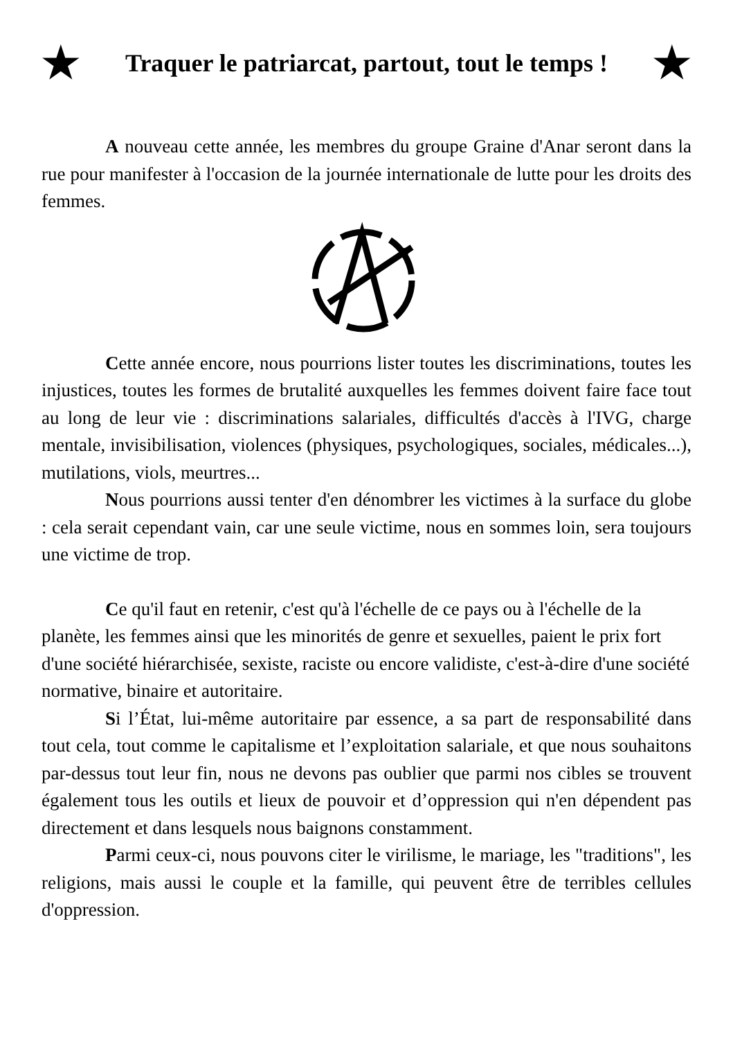★ Traquer le patriarcat, partout, tout le temps ! ★
A nouveau cette année, les membres du groupe Graine d'Anar seront dans la rue pour manifester à l'occasion de la journée internationale de lutte pour les droits des femmes.
Cette année encore, nous pourrions lister toutes les discriminations, toutes les injustices, toutes les formes de brutalité auxquelles les femmes doivent faire face tout au long de leur vie : discriminations salariales, difficultés d'accès à l'IVG, charge mentale, invisibilisation, violences (physiques, psychologiques, sociales, médicales...), mutilations, viols, meurtres...
Nous pourrions aussi tenter d'en dénombrer les victimes à la surface du globe : cela serait cependant vain, car une seule victime, nous en sommes loin, sera toujours une victime de trop.
Ce qu'il faut en retenir, c'est qu'à l'échelle de ce pays ou à l'échelle de la planète, les femmes ainsi que les minorités de genre et sexuelles, paient le prix fort d'une société hiérarchisée, sexiste, raciste ou encore validiste, c'est-à-dire d'une société normative, binaire et autoritaire.
Si l’État, lui-même autoritaire par essence, a sa part de responsabilité dans tout cela, tout comme le capitalisme et l’exploitation salariale, et que nous souhaitons par-dessus tout leur fin, nous ne devons pas oublier que parmi nos cibles se trouvent également tous les outils et lieux de pouvoir et d’oppression qui n'en dépendent pas directement et dans lesquels nous baignons constamment.
Parmi ceux-ci, nous pouvons citer le virilisme, le mariage, les "traditions", les religions, mais aussi le couple et la famille, qui peuvent être de terribles cellules d'oppression.